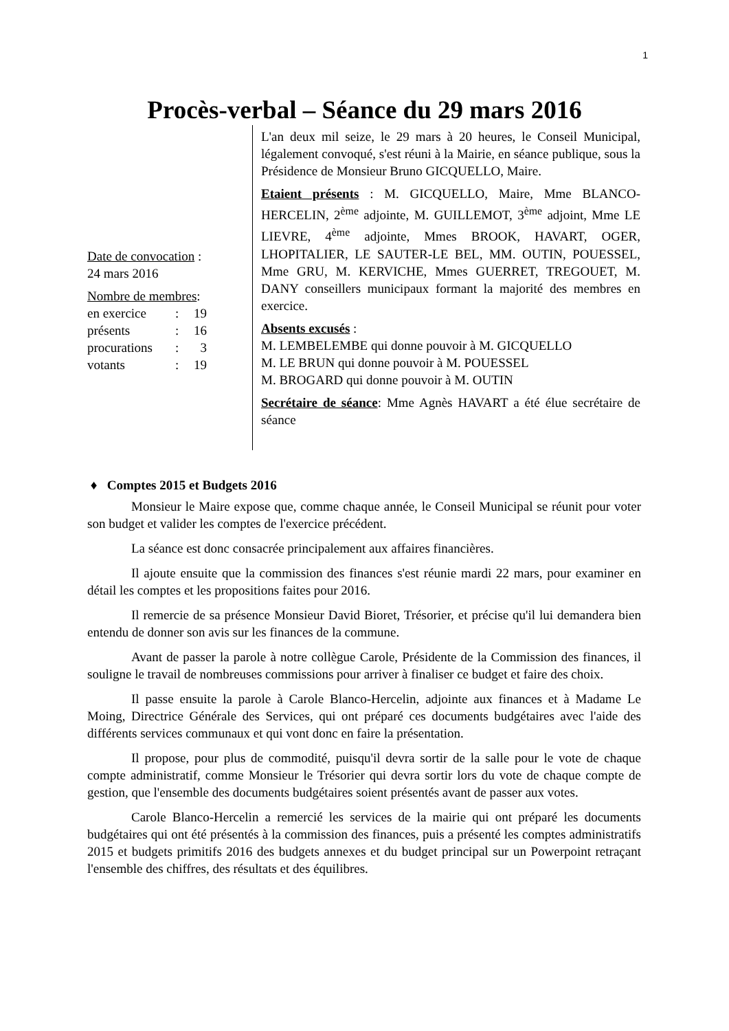1
Procès-verbal – Séance du 29 mars 2016
Date de convocation :
24 mars 2016
Nombre de membres:
| en exercice | : | 19 |
| présents | : | 16 |
| procurations | : | 3 |
| votants | : | 19 |
L'an deux mil seize, le 29 mars à 20 heures, le Conseil Municipal, légalement convoqué, s'est réuni à la Mairie, en séance publique, sous la Présidence de Monsieur Bruno GICQUELLO, Maire.
Etaient présents : M. GICQUELLO, Maire, Mme BLANCO-HERCELIN, 2<sup>ème</sup> adjointe, M. GUILLEMOT, 3<sup>ème</sup> adjoint, Mme LE LIEVRE, 4<sup>ème</sup> adjointe, Mmes BROOK, HAVART, OGER, LHOPITALIER, LE SAUTER-LE BEL, MM. OUTIN, POUESSEL, Mme GRU, M. KERVICHE, Mmes GUERRET, TREGOUET, M. DANY conseillers municipaux formant la majorité des membres en exercice.
Absents excusés :
M. LEMBELEMBE qui donne pouvoir à M. GICQUELLO
M. LE BRUN qui donne pouvoir à M. POUESSEL
M. BROGARD qui donne pouvoir à M. OUTIN
Secrétaire de séance: Mme Agnès HAVART a été élue secrétaire de séance
♦ Comptes 2015 et Budgets 2016
Monsieur le Maire expose que, comme chaque année, le Conseil Municipal se réunit pour voter son budget et valider les comptes de l'exercice précédent.
La séance est donc consacrée principalement aux affaires financières.
Il ajoute ensuite que la commission des finances s'est réunie mardi 22 mars, pour examiner en détail les comptes et les propositions faites pour 2016.
Il remercie de sa présence Monsieur David Bioret, Trésorier, et précise qu'il lui demandera bien entendu de donner son avis sur les finances de la commune.
Avant de passer la parole à notre collègue Carole, Présidente de la Commission des finances, il souligne le travail de nombreuses commissions pour arriver à finaliser ce budget et faire des choix.
Il passe ensuite la parole à Carole Blanco-Hercelin, adjointe aux finances et à Madame Le Moing, Directrice Générale des Services, qui ont préparé ces documents budgétaires avec l'aide des différents services communaux et qui vont donc en faire la présentation.
Il propose, pour plus de commodité, puisqu'il devra sortir de la salle pour le vote de chaque compte administratif, comme Monsieur le Trésorier qui devra sortir lors du vote de chaque compte de gestion, que l'ensemble des documents budgétaires soient présentés avant de passer aux votes.
Carole Blanco-Hercelin a remercié les services de la mairie qui ont préparé les documents budgétaires qui ont été présentés à la commission des finances, puis a présenté les comptes administratifs 2015 et budgets primitifs 2016 des budgets annexes et du budget principal sur un Powerpoint retraçant l'ensemble des chiffres, des résultats et des équilibres.